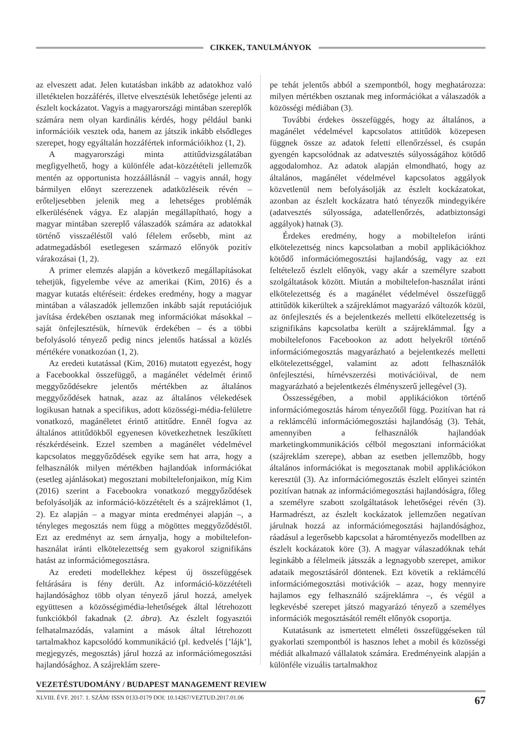CIKKEK, TANULMÁNYOK
az elveszett adat. Jelen kutatásban inkább az adatokhoz való illetéktelen hozzáférés, illetve elvesztésük lehetősége jelenti az észlelt kockázatot. Vagyis a magyarországi mintában szereplők számára nem olyan kardinális kérdés, hogy például banki információik vesztek oda, hanem az játszik inkább elsődleges szerepet, hogy egyáltalán hozzáfértek információikhoz (1, 2).
A magyarországi minta attitűdvizsgálatában megfigyelhető, hogy a különféle adat-közzétételi jellemzők mentén az opportunista hozzáállásnál – vagyis annál, hogy bármilyen előnyt szerezzenek adatközléseik révén – erőteljesebben jelenik meg a lehetséges problémák elkerülésének vágya. Ez alapján megállapítható, hogy a magyar mintában szereplő válaszadók számára az adatokkal történő visszaéléstől való félelem erősebb, mint az adatmegadásból esetlegesen származó előnyök pozitív várakozásai (1, 2).
A primer elemzés alapján a következő megállapításokat tehetjük, figyelembe véve az amerikai (Kim, 2016) és a magyar kutatás eltéréseit: érdekes eredmény, hogy a magyar mintában a válaszadók jellemzően inkább saját reputációjuk javítása érdekében osztanak meg információkat másokkal – saját önfejlesztésük, hírnevük érdekében – és a többi befolyásoló tényező pedig nincs jelentős hatással a közlés mértékére vonatkozóan (1, 2).
Az eredeti kutatással (Kim, 2016) mutatott egyezést, hogy a Facebookkal összefüggő, a magánélet védelmét érintő meggyőződésekre jelentős mértékben az általános meggyőződések hatnak, azaz az általános vélekedések logikusan hatnak a specifikus, adott közösségi-média-felületre vonatkozó, magánéletet érintő attitűdre. Ennél fogva az általános attitűdökből egyenesen következhetnek leszűkített részkérdéseink. Ezzel szemben a magánélet védelmével kapcsolatos meggyőződések egyike sem hat arra, hogy a felhasználók milyen mértékben hajlandóak információkat (esetleg ajánlásokat) megosztani mobiltelefonjaikon, míg Kim (2016) szerint a Facebookra vonatkozó meggyőződések befolyásolják az információ-közzétételt és a szájreklámot (1, 2). Ez alapján – a magyar minta eredményei alapján –, a tényleges megosztás nem függ a mögöttes meggyőződéstől. Ezt az eredményt az sem árnyalja, hogy a mobiltelefon-használat iránti elkötelezettség sem gyakorol szignifikáns hatást az információmegosztásra.
Az eredeti modellekhez képest új összefüggések feltárására is fény derült. Az információ-közzétételi hajlandósághoz több olyan tényező járul hozzá, amelyek együttesen a közösségimédia-lehetőségek által létrehozott funkciókból fakadnak (2. ábra). Az észlelt fogyasztói felhatalmazódás, valamint a mások által létrehozott tartalmakhoz kapcsolódó kommunikáció (pl. kedvelés [’lájk’], megjegyzés, megosztás) járul hozzá az információmegosztási hajlandósághoz. A szájreklám szere-
pe tehát jelentős abból a szempontból, hogy meghatározza: milyen mértékben osztanak meg információkat a válaszadók a közösségi médiában (3).
További érdekes összefüggés, hogy az általános, a magánélet védelmével kapcsolatos attitűdök közepesen függnek össze az adatok feletti ellenőrzéssel, és csupán gyengén kapcsolódnak az adatvesztés súlyosságához kötődő aggodalomhoz. Az adatok alapján elmondható, hogy az általános, magánélet védelmével kapcsolatos aggályok közvetlenül nem befolyásolják az észlelt kockázatokat, azonban az észlelt kockázatra ható tényezők mindegyikére (adatvesztés súlyossága, adatellenőrzés, adatbiztonsági aggályok) hatnak (3).
Érdekes eredmény, hogy a mobiltelefon iránti elkötelezettség nincs kapcsolatban a mobil applikációkhoz kötődő információmegosztási hajlandóság, vagy az ezt feltételező észlelt előnyök, vagy akár a személyre szabott szolgáltatások között. Miután a mobiltelefon-használat iránti elkötelezettség és a magánélet védelmével összefüggő attitűdök kikerültek a szájreklámot magyarázó változók közül, az önfejlesztés és a bejelentkezés melletti elkötelezettség is szignifikáns kapcsolatba került a szájreklámmal. Így a mobiltelefonos Facebookon az adott helyekről történő információmegosztás magyarázható a bejelentkezés melletti elkötelezettséggel, valamint az adott felhasználók önfejlesztési, hírnévszerzési motivációival, de nem magyarázható a bejelentkezés élményszerű jellegével (3).
Összességében, a mobil applikációkon történő információmegosztás három tényezőtől függ. Pozitívan hat rá a reklámcélú információmegosztási hajlandóság (3). Tehát, amennyiben a felhasználók hajlandóak marketingkommunikációs célból megosztani információkat (szájreklám szerepe), abban az esetben jellemzőbb, hogy általános információkat is megosztanak mobil applikációkon keresztül (3). Az információmegosztás észlelt előnyei szintén pozitívan hatnak az információmegosztási hajlandóságra, főleg a személyre szabott szolgáltatások lehetőségei révén (3). Harmadrészt, az észlelt kockázatok jellemzően negatívan járulnak hozzá az információmegosztási hajlandósághoz, ráadásul a legerősebb kapcsolat a háromtényezős modellben az észlelt kockázatok köre (3). A magyar válaszadóknak tehát leginkább a félelmeik játsszák a legnagyobb szerepet, amikor adataik megosztásáról döntenek. Ezt követik a reklámcélú információmegosztási motivációk – azaz, hogy mennyire hajlamos egy felhasználó szájreklámra –, és végül a legkevésbé szerepet játszó magyarázó tényező a személyes információk megosztásától remélt előnyök csoportja.
Kutatásunk az ismertetett elméleti összefüggéseken túl gyakorlati szempontból is hasznos lehet a mobil és közösségi médiát alkalmazó vállalatok számára. Eredményeink alapján a különféle vizuális tartalmakhoz
VEZETÉSTUDOMÁNY / BUDAPEST MANAGEMENT REVIEW
XLVIII. ÉVF. 2017. 1. SZÁM/ ISSN 0133-0179 DOI: 10.14267/VEZTUD.2017.01.06 67